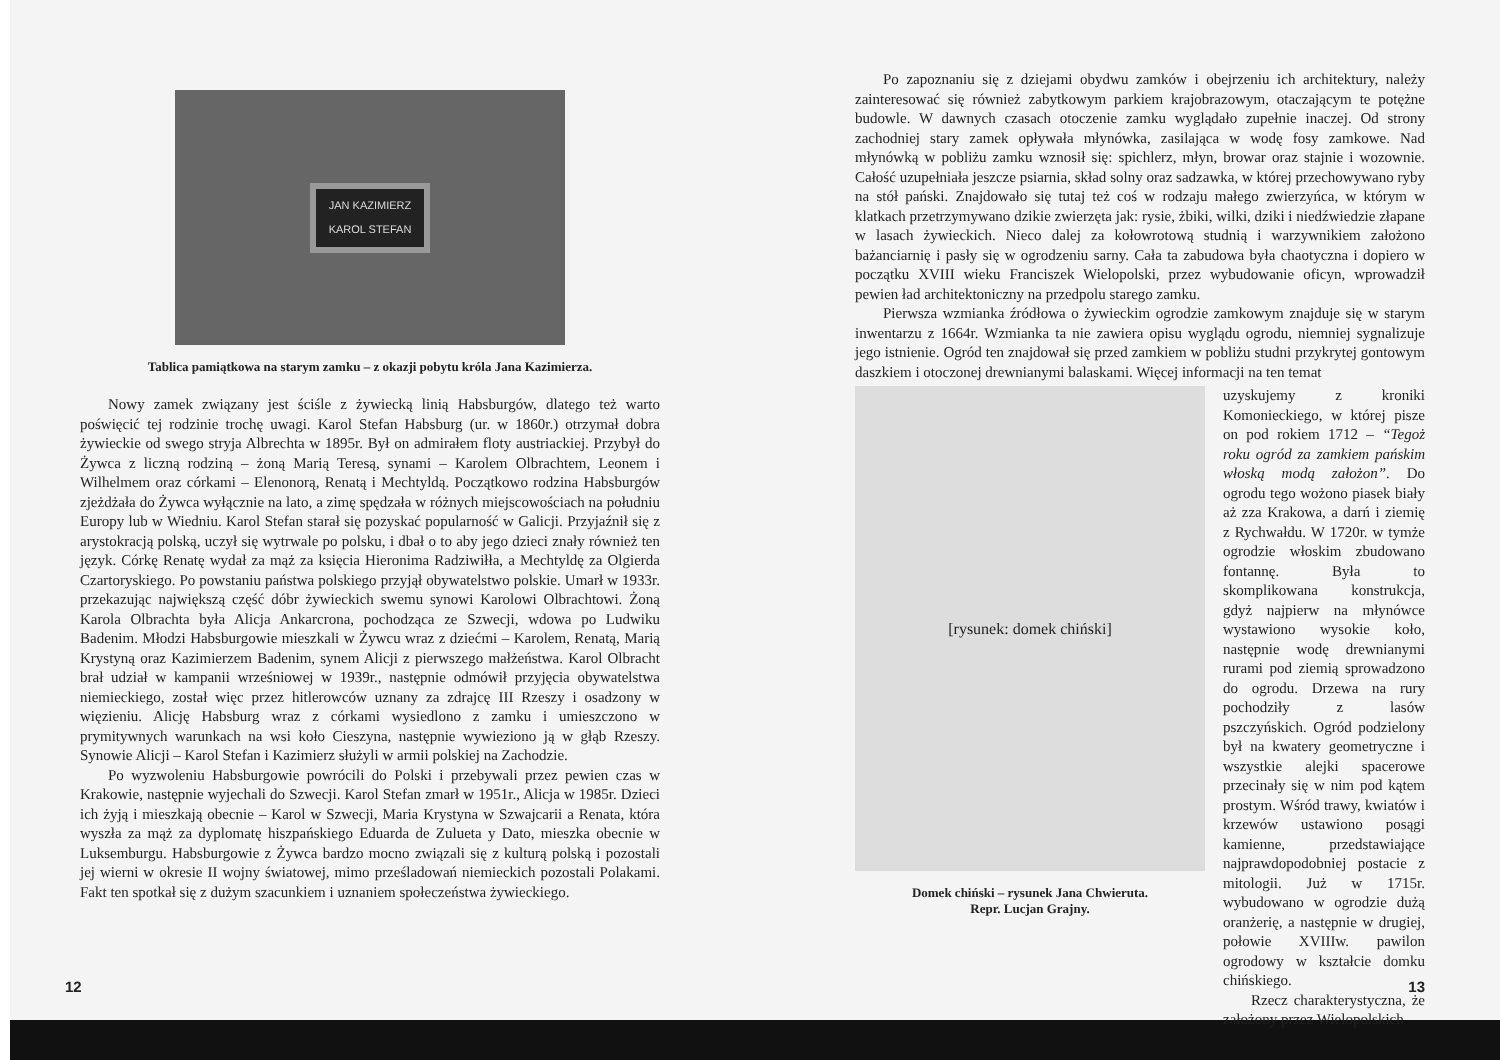JAN KAZIMIERZ
KAROL STEFAN
Tablica pamiątkowa na starym zamku – z okazji pobytu króla Jana Kazimierza.
Nowy zamek związany jest ściśle z żywiecką linią Habsburgów, dlatego też warto poświęcić tej rodzinie trochę uwagi. Karol Stefan Habsburg (ur. w 1860r.) otrzymał dobra żywieckie od swego stryja Albrechta w 1895r. Był on admirałem floty austriackiej. Przybył do Żywca z liczną rodziną – żoną Marią Teresą, synami – Karolem Olbrachtem, Leonem i Wilhelmem oraz córkami – Elenonorą, Renatą i Mechtyldą. Początkowo rodzina Habsburgów zjeżdżała do Żywca wyłącznie na lato, a zimę spędzała w różnych miejscowościach na południu Europy lub w Wiedniu. Karol Stefan starał się pozyskać popularność w Galicji. Przyjaźnił się z arystokracją polską, uczył się wytrwale po polsku, i dbał o to aby jego dzieci znały również ten język. Córkę Renatę wydał za mąż za księcia Hieronima Radziwiłła, a Mechtyldę za Olgierda Czartoryskiego. Po powstaniu państwa polskiego przyjął obywatelstwo polskie. Umarł w 1933r. przekazując największą część dóbr żywieckich swemu synowi Karolowi Olbrachtowi. Żoną Karola Olbrachta była Alicja Ankarcrona, pochodząca ze Szwecji, wdowa po Ludwiku Badenim. Młodzi Habsburgowie mieszkali w Żywcu wraz z dziećmi – Karolem, Renatą, Marią Krystyną oraz Kazimierzem Badenim, synem Alicji z pierwszego małżeństwa. Karol Olbracht brał udział w kampanii wrześniowej w 1939r., następnie odmówił przyjęcia obywatelstwa niemieckiego, został więc przez hitlerowców uznany za zdrajcę III Rzeszy i osadzony w więzieniu. Alicję Habsburg wraz z córkami wysiedlono z zamku i umieszczono w prymitywnych warunkach na wsi koło Cieszyna, następnie wywieziono ją w głąb Rzeszy. Synowie Alicji – Karol Stefan i Kazimierz służyli w armii polskiej na Zachodzie.
Po wyzwoleniu Habsburgowie powrócili do Polski i przebywali przez pewien czas w Krakowie, następnie wyjechali do Szwecji. Karol Stefan zmarł w 1951r., Alicja w 1985r. Dzieci ich żyją i mieszkają obecnie – Karol w Szwecji, Maria Krystyna w Szwajcarii a Renata, która wyszła za mąż za dyplomatę hiszpańskiego Eduarda de Zulueta y Dato, mieszka obecnie w Luksemburgu. Habsburgowie z Żywca bardzo mocno związali się z kulturą polską i pozostali jej wierni w okresie II wojny światowej, mimo prześladowań niemieckich pozostali Polakami. Fakt ten spotkał się z dużym szacunkiem i uznaniem społeczeństwa żywieckiego.
12
Po zapoznaniu się z dziejami obydwu zamków i obejrzeniu ich architektury, należy zainteresować się również zabytkowym parkiem krajobrazowym, otaczającym te potężne budowle. W dawnych czasach otoczenie zamku wyglądało zupełnie inaczej. Od strony zachodniej stary zamek opływała młynówka, zasilająca w wodę fosy zamkowe. Nad młynówką w pobliżu zamku wznosił się: spichlerz, młyn, browar oraz stajnie i wozownie. Całość uzupełniała jeszcze psiarnia, skład solny oraz sadzawka, w której przechowywano ryby na stół pański. Znajdowało się tutaj też coś w rodzaju małego zwierzyńca, w którym w klatkach przetrzymywano dzikie zwierzęta jak: rysie, żbiki, wilki, dziki i niedźwiedzie złapane w lasach żywieckich. Nieco dalej za kołowrotową studnią i warzywnikiem założono bażanciarnię i pasły się w ogrodzeniu sarny. Cała ta zabudowa była chaotyczna i dopiero w początku XVIII wieku Franciszek Wielopolski, przez wybudowanie oficyn, wprowadził pewien ład architektoniczny na przedpolu starego zamku.
Pierwsza wzmianka źródłowa o żywieckim ogrodzie zamkowym znajduje się w starym inwentarzu z 1664r. Wzmianka ta nie zawiera opisu wyglądu ogrodu, niemniej sygnalizuje jego istnienie. Ogród ten znajdował się przed zamkiem w pobliżu studni przykrytej gontowym daszkiem i otoczonej drewnianymi balaskami. Więcej informacji na ten temat
[rysunek: domek chiński]
Domek chiński – rysunek Jana Chwieruta.
Repr. Lucjan Grajny.
uzyskujemy z kroniki Komonieckiego, w której pisze on pod rokiem 1712 – “Tegoż roku ogród za zamkiem pańskim włoską modą założon”. Do ogrodu tego wożono piasek biały aż zza Krakowa, a darń i ziemię z Rychwałdu. W 1720r. w tymże ogrodzie włoskim zbudowano fontannę. Była to skomplikowana konstrukcja, gdyż najpierw na młynówce wystawiono wysokie koło, następnie wodę drewnianymi rurami pod ziemią sprowadzono do ogrodu. Drzewa na rury pochodziły z lasów pszczyńskich. Ogród podzielony był na kwatery geometryczne i wszystkie alejki spacerowe przecinały się w nim pod kątem prostym. Wśród trawy, kwiatów i krzewów ustawiono posągi kamienne, przedstawiające najprawdopodobniej postacie z mitologii. Już w 1715r. wybudowano w ogrodzie dużą oranżerię, a następnie w drugiej, połowie XVIIIw. pawilon ogrodowy w kształcie domku chińskiego.
Rzecz charakterystyczna, że założony przez Wielopolskich
13